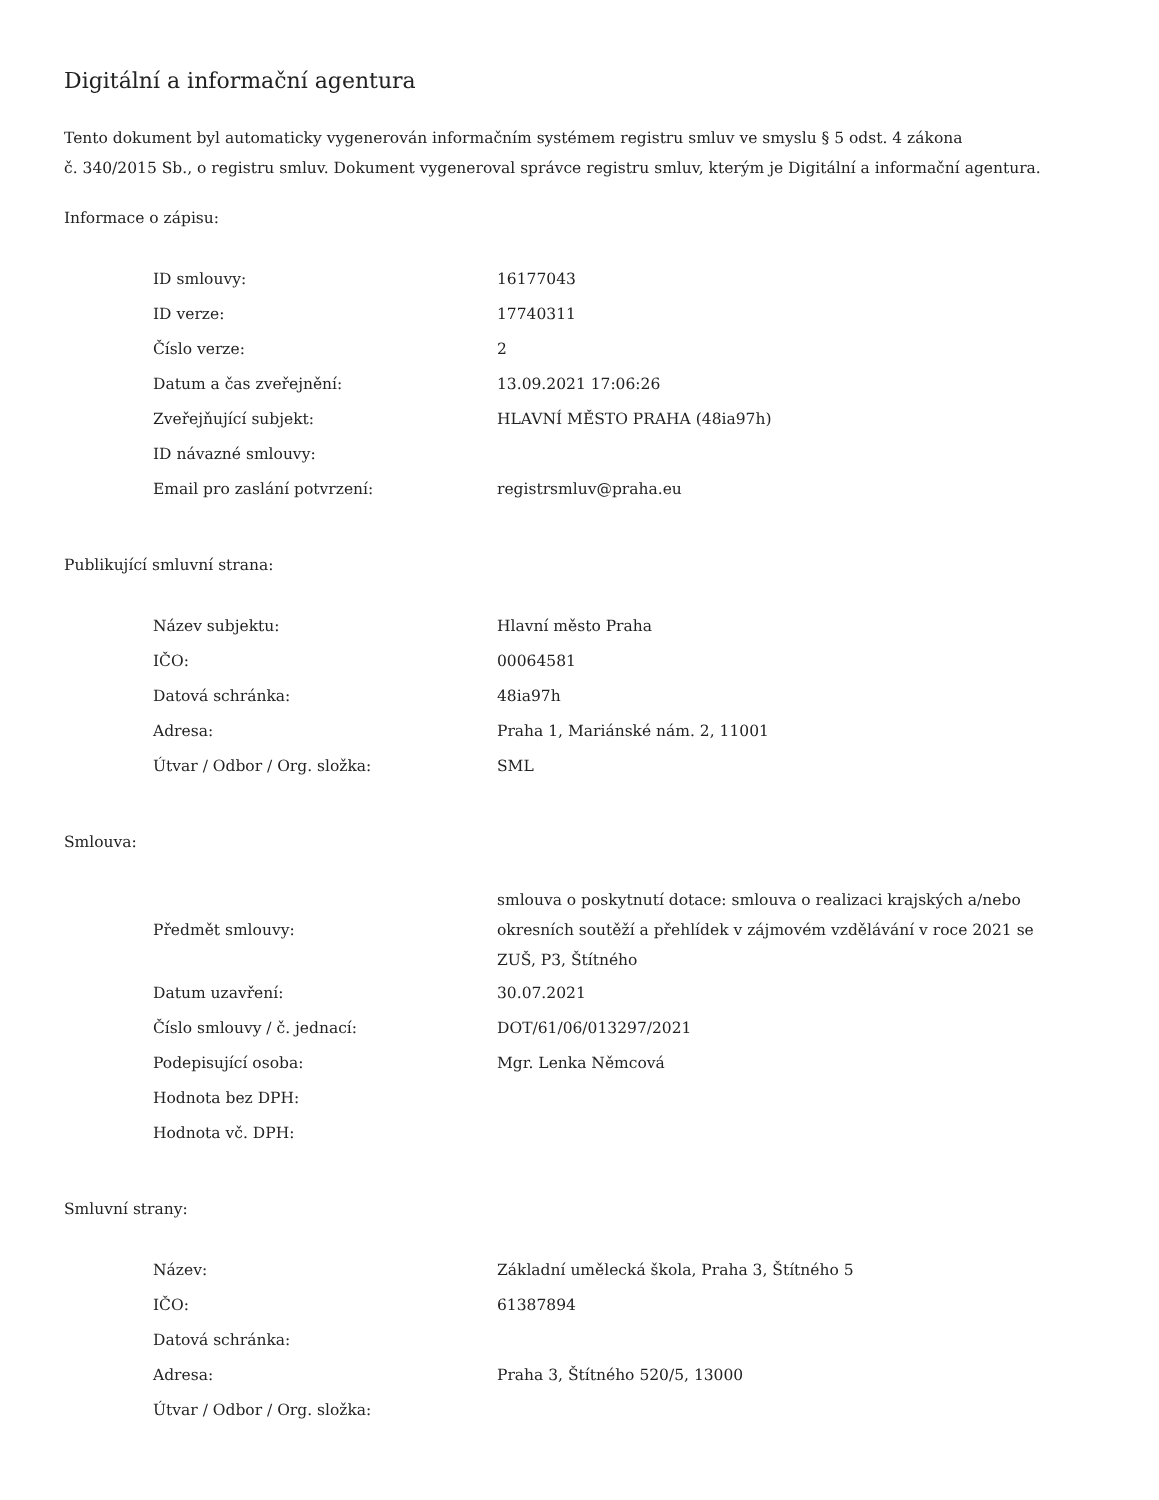Digitální a informační agentura
Tento dokument byl automaticky vygenerován informačním systémem registru smluv ve smyslu § 5 odst. 4 zákona
č. 340/2015 Sb., o registru smluv. Dokument vygeneroval správce registru smluv, kterým je Digitální a informační agentura.
Informace o zápisu:
| ID smlouvy: | 16177043 |
| ID verze: | 17740311 |
| Číslo verze: | 2 |
| Datum a čas zveřejnění: | 13.09.2021 17:06:26 |
| Zveřejňující subjekt: | HLAVNÍ MĚSTO PRAHA (48ia97h) |
| ID návazné smlouvy: | |
| Email pro zaslání potvrzení: | registrsmluv@praha.eu |
Publikující smluvní strana:
| Název subjektu: | Hlavní město Praha |
| IČO: | 00064581 |
| Datová schránka: | 48ia97h |
| Adresa: | Praha 1, Mariánské nám. 2, 11001 |
| Útvar / Odbor / Org. složka: | SML |
Smlouva:
| Předmět smlouvy: | smlouva o poskytnutí dotace: smlouva o realizaci krajských a/nebo okresních soutěží a přehlídek v zájmovém vzdělávání v roce 2021 se ZUŠ, P3, Štítného |
| Datum uzavření: | 30.07.2021 |
| Číslo smlouvy / č. jednací: | DOT/61/06/013297/2021 |
| Podepisující osoba: | Mgr. Lenka Němcová |
| Hodnota bez DPH: | |
| Hodnota vč. DPH: | |
Smluvní strany:
| Název: | Základní umělecká škola, Praha 3, Štítného 5 |
| IČO: | 61387894 |
| Datová schránka: | |
| Adresa: | Praha 3, Štítného 520/5, 13000 |
| Útvar / Odbor / Org. složka: | |